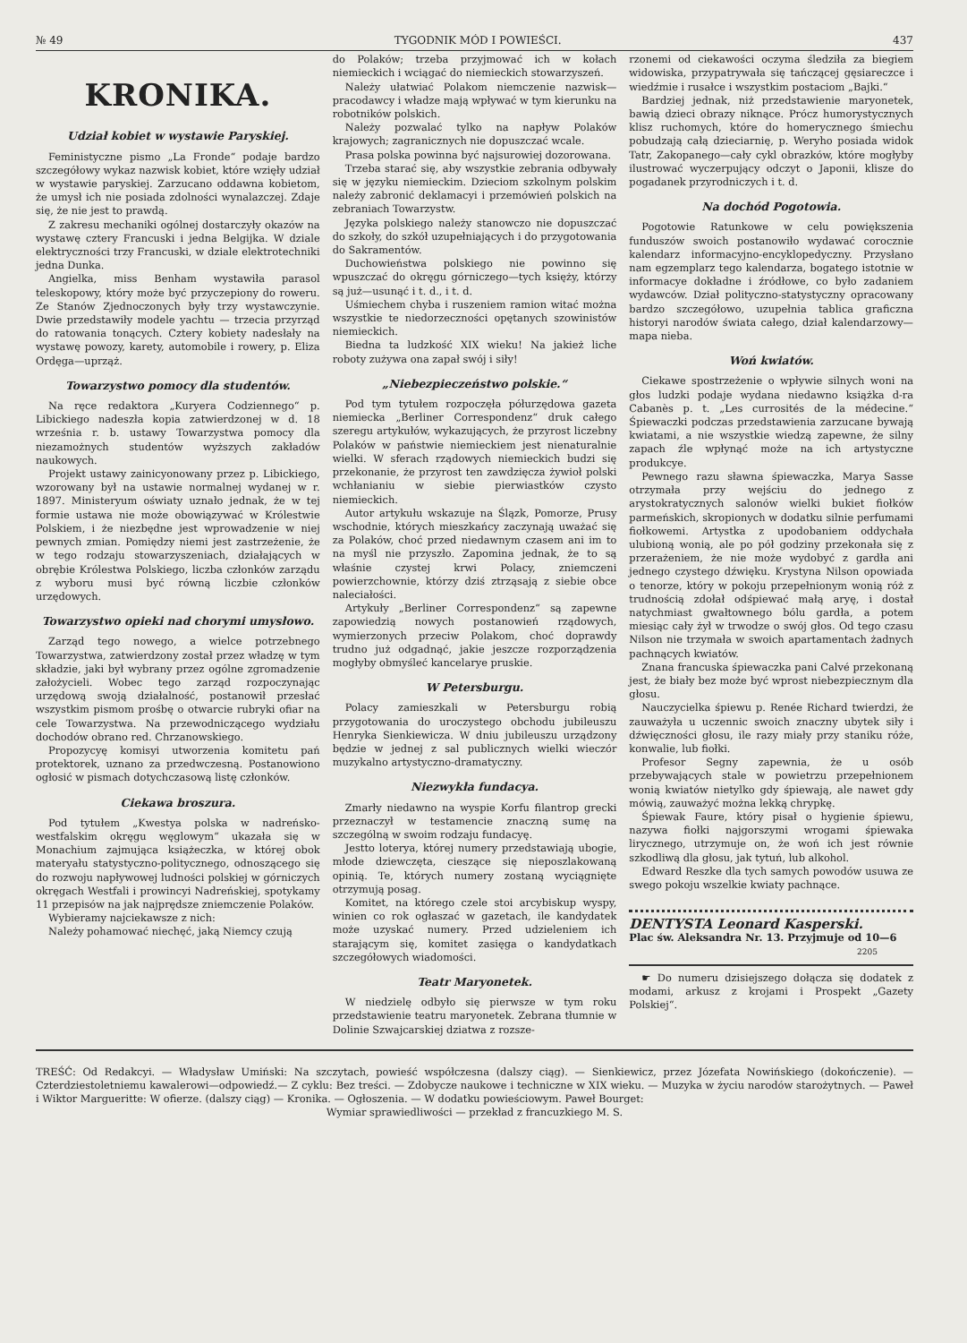№ 49 TYGODNIK MÓD I POWIEŚCI. 437
KRONIKA.
Udział kobiet w wystawie Paryskiej.
Feministyczne pismo „La Fronde“ podaje bardzo szczegółowy wykaz nazwisk kobiet, które wzięły udział w wystawie paryskiej. Zarzucano oddawna kobietom, że umysł ich nie posiada zdolności wynalazczej. Zdaje się, że nie jest to prawdą.
Z zakresu mechaniki ogólnej dostarczyły okazów na wystawę cztery Francuski i jedna Belgijka. W dziale elektryczności trzy Francuski, w dziale elektrotechniki jedna Dunka.
Angielka, miss Benham wystawiła parasol teleskopowy, który może być przyczepiony do roweru. Ze Stanów Zjednoczonych były trzy wystawczynie. Dwie przedstawiły modele yachtu — trzecia przyrząd do ratowania tonących. Cztery kobiety nadesłały na wystawę powozy, karety, automobile i rowery, p. Eliza Ordęga—uprząż.
Towarzystwo pomocy dla studentów.
Na ręce redaktora „Kuryera Codziennego“ p. Libickiego nadeszła kopia zatwierdzonej w d. 18 września r. b. ustawy Towarzystwa pomocy dla niezamożnych studentów wyższych zakładów naukowych.
Projekt ustawy zainicyonowany przez p. Libickiego, wzorowany był na ustawie normalnej wydanej w r. 1897. Ministeryum oświaty uznało jednak, że w tej formie ustawa nie może obowiązywać w Królestwie Polskiem, i że niezbędne jest wprowadzenie w niej pewnych zmian. Pomiędzy niemi jest zastrzeżenie, że w tego rodzaju stowarzyszeniach, działających w obrębie Królestwa Polskiego, liczba członków zarządu z wyboru musi być równą liczbie członków urzędowych.
Towarzystwo opieki nad chorymi umysłowo.
Zarząd tego nowego, a wielce potrzebnego Towarzystwa, zatwierdzony został przez władzę w tym składzie, jaki był wybrany przez ogólne zgromadzenie założycieli. Wobec tego zarząd rozpoczynając urzędową swoją działalność, postanowił przesłać wszystkim pismom prośbę o otwarcie rubryki ofiar na cele Towarzystwa. Na przewodniczącego wydziału dochodów obrano red. Chrzanowskiego.
Propozycyę komisyi utworzenia komitetu pań protektorek, uznano za przedwczesną. Postanowiono ogłosić w pismach dotychczasową listę członków.
Ciekawa broszura.
Pod tytułem „Kwestya polska w nadreńsko-westfalskim okręgu węglowym“ ukazała się w Monachium zajmująca książeczka, w której obok materyału statystyczno-politycznego, odnoszącego się do rozwoju napływowej ludności polskiej w górniczych okręgach Westfali i prowincyi Nadreńskiej, spotykamy 11 przepisów na jak najprędsze zniemczenie Polaków.
Wybieramy najciekawsze z nich:
Należy pohamować niechęć, jaką Niemcy czują
do Polaków; trzeba przyjmować ich w kołach niemieckich i wciągać do niemieckich stowarzyszeń.
Należy ułatwiać Polakom niemczenie nazwisk—pracodawcy i władze mają wpływać w tym kierunku na robotników polskich.
Należy pozwalać tylko na napływ Polaków krajowych; zagranicznych nie dopuszczać wcale.
Prasa polska powinna być najsurowiej dozorowana.
Trzeba starać się, aby wszystkie zebrania odbywały się w języku niemieckim. Dzieciom szkolnym polskim należy zabronić deklamacyi i przemówień polskich na zebraniach Towarzystw.
Języka polskiego należy stanowczo nie dopuszczać do szkoły, do szkół uzupełniających i do przygotowania do Sakramentów.
Duchowieństwa polskiego nie powinno się wpuszczać do okręgu górniczego—tych księży, którzy są już—usunąć i t. d., i t. d.
Uśmiechem chyba i ruszeniem ramion witać można wszystkie te niedorzeczności opętanych szowinistów niemieckich.
Biedna ta ludzkość XIX wieku! Na jakież liche roboty zużywa ona zapał swój i siły!
„Niebezpieczeństwo polskie.“
Pod tym tytułem rozpoczęła półurzędowa gazeta niemiecka „Berliner Correspondenz“ druk całego szeregu artykułów, wykazujących, że przyrost liczebny Polaków w państwie niemieckiem jest nienaturalnie wielki. W sferach rządowych niemieckich budzi się przekonanie, że przyrost ten zawdzięcza żywioł polski wchłanianiu w siebie pierwiastków czysto niemieckich.
Autor artykułu wskazuje na Ślązk, Pomorze, Prusy wschodnie, których mieszkańcy zaczynają uważać się za Polaków, choć przed niedawnym czasem ani im to na myśl nie przyszło. Zapomina jednak, że to są właśnie czystej krwi Polacy, zniemczeni powierzchownie, którzy dziś ztrząsają z siebie obce naleciałości.
Artykuły „Berliner Correspondenz“ są zapewne zapowiedzią nowych postanowień rządowych, wymierzonych przeciw Polakom, choć doprawdy trudno już odgadnąć, jakie jeszcze rozporządzenia mogłyby obmyśleć kancelarye pruskie.
W Petersburgu.
Polacy zamieszkali w Petersburgu robią przygotowania do uroczystego obchodu jubileuszu Henryka Sienkiewicza. W dniu jubileuszu urządzony będzie w jednej z sal publicznych wielki wieczór muzykalno artystyczno-dramatyczny.
Niezwykła fundacya.
Zmarły niedawno na wyspie Korfu filantrop grecki przeznaczył w testamencie znaczną sumę na szczególną w swoim rodzaju fundacyę.
Jestto loterya, której numery przedstawiają ubogie, młode dziewczęta, cieszące się nieposzlakowaną opinią. Te, których numery zostaną wyciągnięte otrzymują posag.
Komitet, na którego czele stoi arcybiskup wyspy, winien co rok ogłaszać w gazetach, ile kandydatek może uzyskać numery. Przed udzieleniem ich starającym się, komitet zasięga o kandydatkach szczegółowych wiadomości.
Teatr Maryonetek.
W niedzielę odbyło się pierwsze w tym roku przedstawienie teatru maryonetek. Zebrana tłumnie w Dolinie Szwajcarskiej dziatwa z rozsze-
rzonemi od ciekawości oczyma śledziła za biegiem widowiska, przypatrywała się tańczącej gęsiareczce i wiedźmie i rusałce i wszystkim postaciom „Bajki.“
Bardziej jednak, niż przedstawienie maryonetek, bawią dzieci obrazy niknące. Prócz humorystycznych klisz ruchomych, które do homerycznego śmiechu pobudzają całą dzieciarnię, p. Weryho posiada widok Tatr, Zakopanego—cały cykl obrazków, które mogłyby ilustrować wyczerpujący odczyt o Japonii, klisze do pogadanek przyrodniczych i t. d.
Na dochód Pogotowia.
Pogotowie Ratunkowe w celu powiększenia funduszów swoich postanowiło wydawać corocznie kalendarz informacyjno-encyklopedyczny. Przysłano nam egzemplarz tego kalendarza, bogatego istotnie w informacye dokładne i źródłowe, co było zadaniem wydawców. Dział polityczno-statystyczny opracowany bardzo szczegółowo, uzupełnia tablica graficzna historyi narodów świata całego, dział kalendarzowy—mapa nieba.
Woń kwiatów.
Ciekawe spostrzeżenie o wpływie silnych woni na głos ludzki podaje wydana niedawno książka d-ra Cabanès p. t. „Les currosités de la médecine.“ Śpiewaczki podczas przedstawienia zarzucane bywają kwiatami, a nie wszystkie wiedzą zapewne, że silny zapach źle wpłynąć może na ich artystyczne produkcye.
Pewnego razu sławna śpiewaczka, Marya Sasse otrzymała przy wejściu do jednego z arystokratycznych salonów wielki bukiet fiołków parmeńskich, skropionych w dodatku silnie perfumami fiołkowemi. Artystka z upodobaniem oddychała ulubioną wonią, ale po pół godziny przekonała się z przerażeniem, że nie może wydobyć z gardła ani jednego czystego dźwięku. Krystyna Nilson opowiada o tenorze, który w pokoju przepełnionym wonią róż z trudnością zdołał odśpiewać małą aryę, i dostał natychmiast gwałtownego bólu gardła, a potem miesiąc cały żył w trwodze o swój głos. Od tego czasu Nilson nie trzymała w swoich apartamentach żadnych pachnących kwiatów.
Znana francuska śpiewaczka pani Calvé przekonaną jest, że biały bez może być wprost niebezpiecznym dla głosu.
Nauczycielka śpiewu p. Renée Richard twierdzi, że zauważyła u uczennic swoich znaczny ubytek siły i dźwięczności głosu, ile razy miały przy staniku róże, konwalie, lub fiołki.
Profesor Segny zapewnia, że u osób przebywających stale w powietrzu przepełnionem wonią kwiatów nietylko gdy śpiewają, ale nawet gdy mówią, zauważyć można lekką chrypkę.
Śpiewak Faure, który pisał o hygienie śpiewu, nazywa fiołki najgorszymi wrogami śpiewaka lirycznego, utrzymuje on, że woń ich jest równie szkodliwą dla głosu, jak tytuń, lub alkohol.
Edward Reszke dla tych samych powodów usuwa ze swego pokoju wszelkie kwiaty pachnące.
DENTYSTA Leonard Kasperski.
Plac św. Aleksandra Nr. 13. Przyjmuje od 10—6
2205
☛ Do numeru dzisiejszego dołącza się dodatek z modami, arkusz z krojami i Prospekt „Gazety Polskiej“.
TREŚĆ: Od Redakcyi. — Władysław Umiński: Na szczytach, powieść współczesna (dalszy ciąg). — Sienkiewicz, przez Józefata Nowińskiego (dokończenie). — Czterdziestoletniemu kawalerowi—odpowiedź.— Z cyklu: Bez treści. — Zdobycze naukowe i techniczne w XIX wieku. — Muzyka w życiu narodów starożytnych. — Paweł i Wiktor Margueritte: W ofierze. (dalszy ciąg) — Kronika. — Ogłoszenia. — W dodatku powieściowym. Paweł Bourget:
Wymiar sprawiedliwości — przekład z francuzkiego M. S.